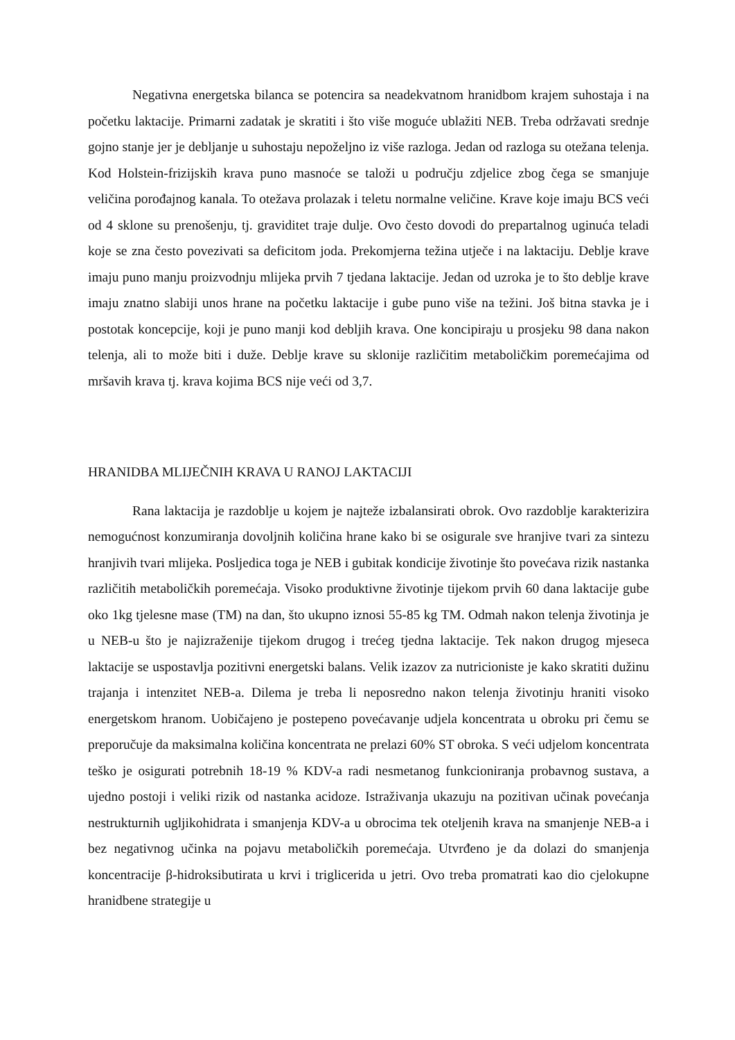Negativna energetska bilanca se potencira sa neadekvatnom hranidbom krajem suhostaja i na početku laktacije. Primarni zadatak je skratiti i što više moguće ublažiti NEB. Treba održavati srednje gojno stanje jer je debljanje u suhostaju nepoželjno iz više razloga. Jedan od razloga su otežana telenja. Kod Holstein-frizijskih krava puno masnoće se taloži u području zdjelice zbog čega se smanjuje veličina porođajnog kanala. To otežava prolazak i teletu normalne veličine. Krave koje imaju BCS veći od 4 sklone su prenošenju, tj. graviditet traje dulje. Ovo često dovodi do prepartalnog uginuća teladi koje se zna često povezivati sa deficitom joda. Prekomjerna težina utječe i na laktaciju. Deblje krave imaju puno manju proizvodnju mlijeka prvih 7 tjedana laktacije. Jedan od uzroka je to što deblje krave imaju znatno slabiji unos hrane na početku laktacije i gube puno više na težini. Još bitna stavka je i postotak koncepcije, koji je puno manji kod debljih krava. One koncipiraju u prosjeku 98 dana nakon telenja, ali to može biti i duže. Deblje krave su sklonije različitim metaboličkim poremećajima od mršavih krava tj. krava kojima BCS nije veći od 3,7.
HRANIDBA MLIJEČNIH KRAVA U RANOJ LAKTACIJI
Rana laktacija je razdoblje u kojem je najteže izbalansirati obrok. Ovo razdoblje karakterizira nemogućnost konzumiranja dovoljnih količina hrane kako bi se osigurale sve hranjive tvari za sintezu hranjivih tvari mlijeka. Posljedica toga je NEB i gubitak kondicije životinje što povećava rizik nastanka različitih metaboličkih poremećaja. Visoko produktivne životinje tijekom prvih 60 dana laktacije gube oko 1kg tjelesne mase (TM) na dan, što ukupno iznosi 55-85 kg TM. Odmah nakon telenja životinja je u NEB-u što je najizraženije tijekom drugog i trećeg tjedna laktacije. Tek nakon drugog mjeseca laktacije se uspostavlja pozitivni energetski balans. Velik izazov za nutricioniste je kako skratiti dužinu trajanja i intenzitet NEB-a. Dilema je treba li neposredno nakon telenja životinju hraniti visoko energetskom hranom. Uobičajeno je postepeno povećavanje udjela koncentrata u obroku pri čemu se preporučuje da maksimalna količina koncentrata ne prelazi 60% ST obroka. S veći udjelom koncentrata teško je osigurati potrebnih 18-19 % KDV-a radi nesmetanog funkcioniranja probavnog sustava, a ujedno postoji i veliki rizik od nastanka acidoze. Istraživanja ukazuju na pozitivan učinak povećanja nestrukturnih ugljikohidrata i smanjenja KDV-a u obrocima tek oteljenih krava na smanjenje NEB-a i bez negativnog učinka na pojavu metaboličkih poremećaja. Utvrđeno je da dolazi do smanjenja koncentracije β-hidroksibutirata u krvi i triglicerida u jetri. Ovo treba promatrati kao dio cjelokupne hranidbene strategije u